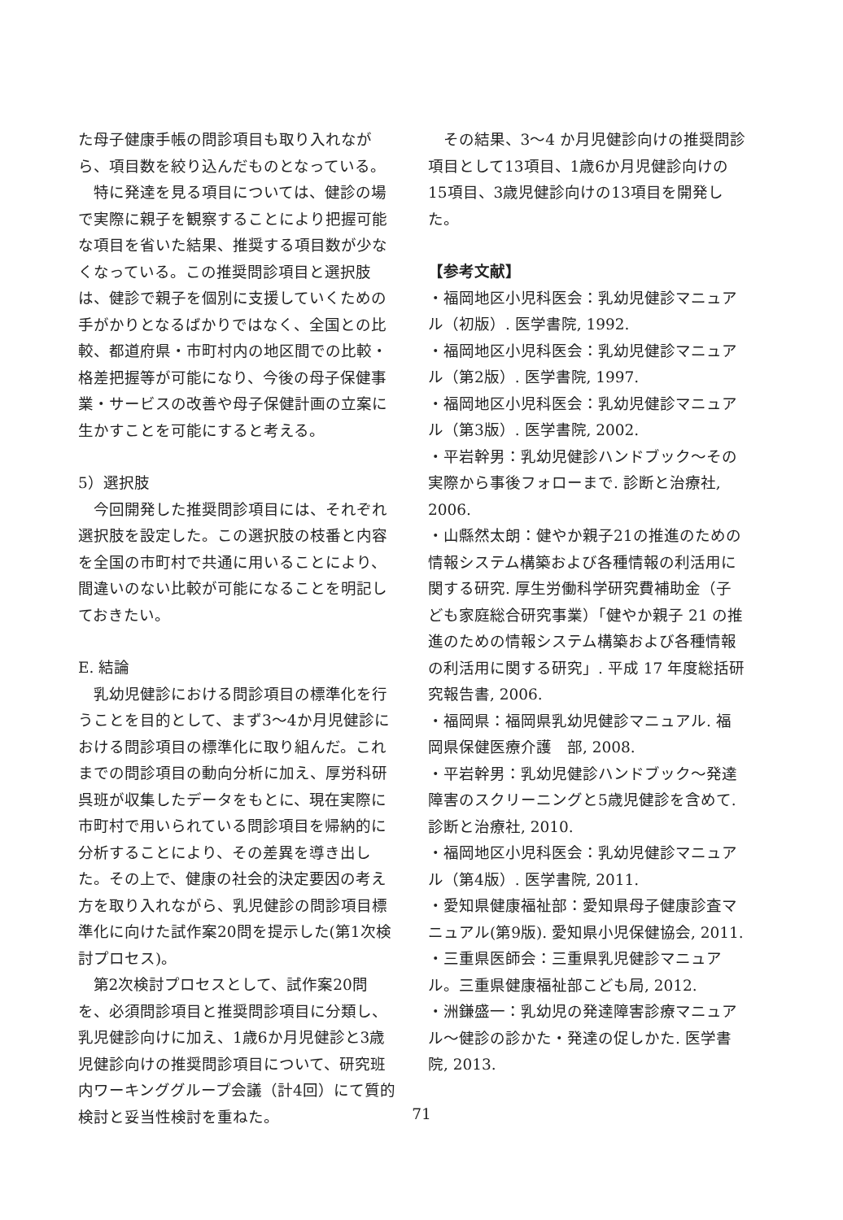た母子健康手帳の問診項目も取り入れながら、項目数を絞り込んだものとなっている。
特に発達を見る項目については、健診の場で実際に親子を観察することにより把握可能な項目を省いた結果、推奨する項目数が少なくなっている。この推奨問診項目と選択肢は、健診で親子を個別に支援していくための手がかりとなるばかりではなく、全国との比較、都道府県・市町村内の地区間での比較・格差把握等が可能になり、今後の母子保健事業・サービスの改善や母子保健計画の立案に生かすことを可能にすると考える。
5）選択肢
今回開発した推奨問診項目には、それぞれ選択肢を設定した。この選択肢の枝番と内容を全国の市町村で共通に用いることにより、間違いのない比較が可能になることを明記しておきたい。
E. 結論
乳幼児健診における問診項目の標準化を行うことを目的として、まず3～4か月児健診における問診項目の標準化に取り組んだ。これまでの問診項目の動向分析に加え、厚労科研呉班が収集したデータをもとに、現在実際に市町村で用いられている問診項目を帰納的に分析することにより、その差異を導き出した。その上で、健康の社会的決定要因の考え方を取り入れながら、乳児健診の問診項目標準化に向けた試作案20問を提示した(第1次検討プロセス)。
第2次検討プロセスとして、試作案20問を、必須問診項目と推奨問診項目に分類し、乳児健診向けに加え、1歳6か月児健診と3歳児健診向けの推奨問診項目について、研究班内ワーキンググループ会議（計4回）にて質的検討と妥当性検討を重ねた。
その結果、3～4 か月児健診向けの推奨問診項目として13項目、1歳6か月児健診向けの15項目、3歳児健診向けの13項目を開発した。
【参考文献】
・福岡地区小児科医会：乳幼児健診マニュアル（初版）. 医学書院, 1992.
・福岡地区小児科医会：乳幼児健診マニュアル（第2版）. 医学書院, 1997.
・福岡地区小児科医会：乳幼児健診マニュアル（第3版）. 医学書院, 2002.
・平岩幹男：乳幼児健診ハンドブック～その実際から事後フォローまで. 診断と治療社, 2006.
・山縣然太朗：健やか親子21の推進のための情報システム構築および各種情報の利活用に関する研究. 厚生労働科学研究費補助金（子ども家庭総合研究事業）「健やか親子 21 の推進のための情報システム構築および各種情報の利活用に関する研究」. 平成 17 年度総括研究報告書, 2006.
・福岡県：福岡県乳幼児健診マニュアル. 福岡県保健医療介護　部, 2008.
・平岩幹男：乳幼児健診ハンドブック～発達障害のスクリーニングと5歳児健診を含めて. 診断と治療社, 2010.
・福岡地区小児科医会：乳幼児健診マニュアル（第4版）. 医学書院, 2011.
・愛知県健康福祉部：愛知県母子健康診査マニュアル(第9版). 愛知県小児保健協会, 2011.
・三重県医師会：三重県乳児健診マニュアル。三重県健康福祉部こども局, 2012.
・洲鎌盛一：乳幼児の発達障害診療マニュアル～健診の診かた・発達の促しかた. 医学書院, 2013.
71